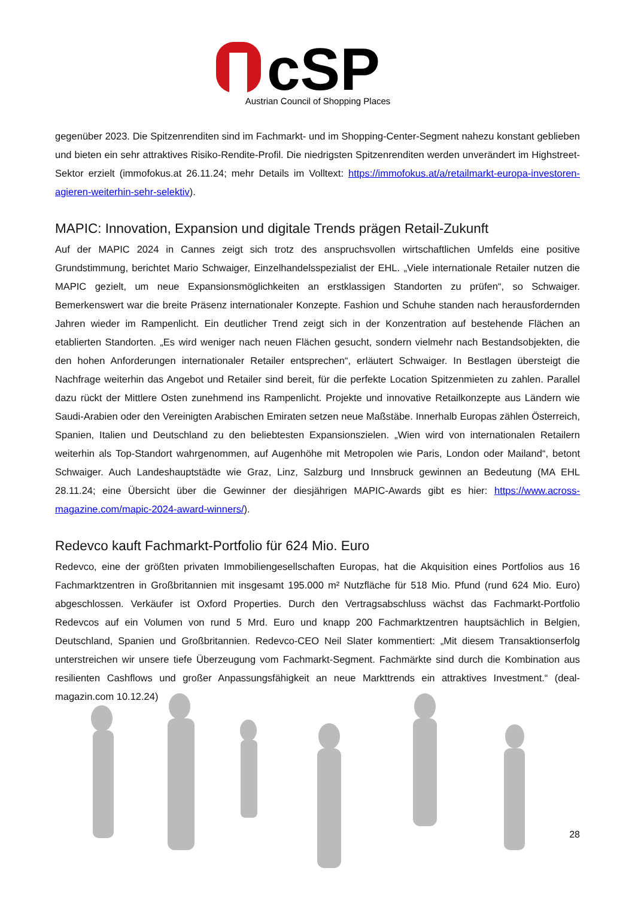cSP
Austrian Council of Shopping Places
gegenüber 2023. Die Spitzenrenditen sind im Fachmarkt- und im Shopping-Center-Segment nahezu konstant geblieben und bieten ein sehr attraktives Risiko-Rendite-Profil. Die niedrigsten Spitzenrenditen werden unverändert im Highstreet-Sektor erzielt (immofokus.at 26.11.24; mehr Details im Volltext: https://immofokus.at/a/retailmarkt-europa-investoren-agieren-weiterhin-sehr-selektiv).
MAPIC: Innovation, Expansion und digitale Trends prägen Retail-Zukunft
Auf der MAPIC 2024 in Cannes zeigt sich trotz des anspruchsvollen wirtschaftlichen Umfelds eine positive Grundstimmung, berichtet Mario Schwaiger, Einzelhandelsspezialist der EHL. „Viele internationale Retailer nutzen die MAPIC gezielt, um neue Expansionsmöglichkeiten an erstklassigen Standorten zu prüfen“, so Schwaiger. Bemerkenswert war die breite Präsenz internationaler Konzepte. Fashion und Schuhe standen nach herausfordernden Jahren wieder im Rampenlicht. Ein deutlicher Trend zeigt sich in der Konzentration auf bestehende Flächen an etablierten Standorten. „Es wird weniger nach neuen Flächen gesucht, sondern vielmehr nach Bestandsobjekten, die den hohen Anforderungen internationaler Retailer entsprechen“, erläutert Schwaiger. In Bestlagen übersteigt die Nachfrage weiterhin das Angebot und Retailer sind bereit, für die perfekte Location Spitzenmieten zu zahlen. Parallel dazu rückt der Mittlere Osten zunehmend ins Rampenlicht. Projekte und innovative Retailkonzepte aus Ländern wie Saudi-Arabien oder den Vereinigten Arabischen Emiraten setzen neue Maßstäbe. Innerhalb Europas zählen Österreich, Spanien, Italien und Deutschland zu den beliebtesten Expansionszielen. „Wien wird von internationalen Retailern weiterhin als Top-Standort wahrgenommen, auf Augenhöhe mit Metropolen wie Paris, London oder Mailand“, betont Schwaiger. Auch Landeshauptstädte wie Graz, Linz, Salzburg und Innsbruck gewinnen an Bedeutung (MA EHL 28.11.24; eine Übersicht über die Gewinner der diesjährigen MAPIC-Awards gibt es hier: https://www.across-magazine.com/mapic-2024-award-winners/).
Redevco kauft Fachmarkt-Portfolio für 624 Mio. Euro
Redevco, eine der größten privaten Immobiliengesellschaften Europas, hat die Akquisition eines Portfolios aus 16 Fachmarktzentren in Großbritannien mit insgesamt 195.000 m² Nutzfläche für 518 Mio. Pfund (rund 624 Mio. Euro) abgeschlossen. Verkäufer ist Oxford Properties. Durch den Vertragsabschluss wächst das Fachmarkt-Portfolio Redevcos auf ein Volumen von rund 5 Mrd. Euro und knapp 200 Fachmarktzentren hauptsächlich in Belgien, Deutschland, Spanien und Großbritannien. Redevco-CEO Neil Slater kommentiert: „Mit diesem Transaktionserfolg unterstreichen wir unsere tiefe Überzeugung vom Fachmarkt-Segment. Fachmärkte sind durch die Kombination aus resilienten Cashflows und großer Anpassungsfähigkeit an neue Markttrends ein attraktives Investment.“ (deal-magazin.com 10.12.24)
28